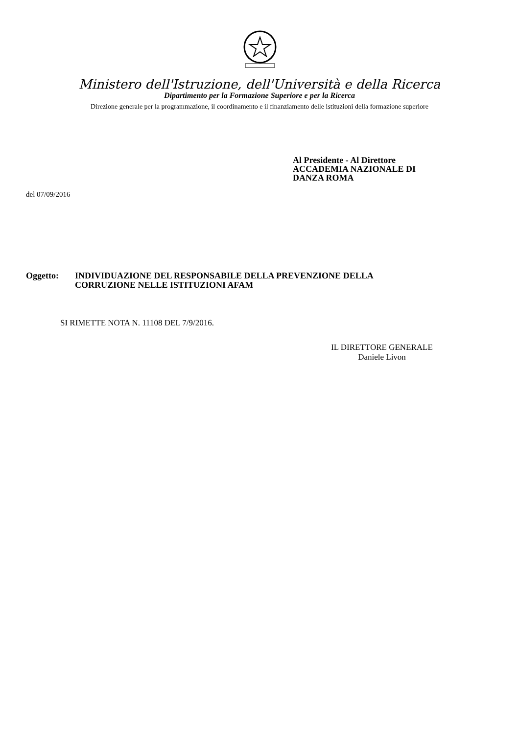Ministero dell'Istruzione, dell'Università e della Ricerca
Dipartimento per la Formazione Superiore e per la Ricerca
Direzione generale per la programmazione, il coordinamento e il finanziamento delle istituzioni della formazione superiore
Al Presidente - Al Direttore
ACCADEMIA NAZIONALE DI
DANZA ROMA
del 07/09/2016
Oggetto: INDIVIDUAZIONE DEL RESPONSABILE DELLA PREVENZIONE DELLA
CORRUZIONE NELLE ISTITUZIONI AFAM
SI RIMETTE NOTA N. 11108 DEL 7/9/2016.
IL DIRETTORE GENERALE
Daniele Livon